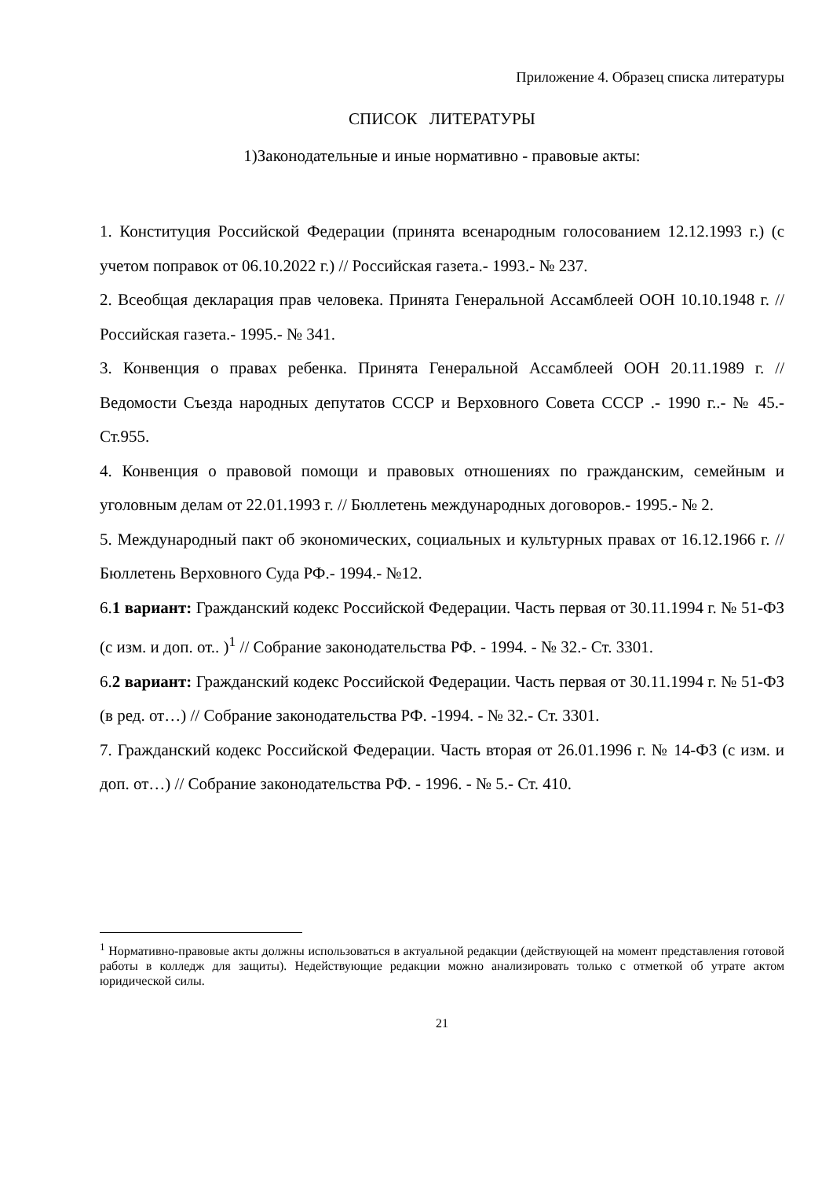Приложение 4. Образец списка литературы
СПИСОК ЛИТЕРАТУРЫ
1)Законодательные и иные нормативно - правовые акты:
1. Конституция Российской Федерации (принята всенародным голосованием 12.12.1993 г.) (с учетом поправок от 06.10.2022 г.) // Российская газета.- 1993.- № 237.
2. Всеобщая декларация прав человека. Принята Генеральной Ассамблеей ООН 10.10.1948 г. // Российская газета.- 1995.- № 341.
3. Конвенция о правах ребенка. Принята Генеральной Ассамблеей ООН 20.11.1989 г. // Ведомости Съезда народных депутатов СССР и Верховного Совета СССР .- 1990 г..- № 45.- Ст.955.
4. Конвенция о правовой помощи и правовых отношениях по гражданским, семейным и уголовным делам от 22.01.1993 г. // Бюллетень международных договоров.- 1995.- № 2.
5. Международный пакт об экономических, социальных и культурных правах от 16.12.1966 г. // Бюллетень Верховного Суда РФ.- 1994.- №12.
6.1 вариант: Гражданский кодекс Российской Федерации. Часть первая от 30.11.1994 г. № 51-ФЗ (с изм. и доп. от.. )<sup>1</sup> // Собрание законодательства РФ. - 1994. - № 32.- Ст. 3301.
6.2 вариант: Гражданский кодекс Российской Федерации. Часть первая от 30.11.1994 г. № 51-ФЗ (в ред. от…) // Собрание законодательства РФ. -1994. - № 32.- Ст. 3301.
7. Гражданский кодекс Российской Федерации. Часть вторая от 26.01.1996 г. № 14-ФЗ (с изм. и доп. от…) // Собрание законодательства РФ. - 1996. - № 5.- Ст. 410.
<sup>1</sup> Нормативно-правовые акты должны использоваться в актуальной редакции (действующей на момент представления готовой работы в колледж для защиты). Недействующие редакции можно анализировать только с отметкой об утрате актом юридической силы.
21